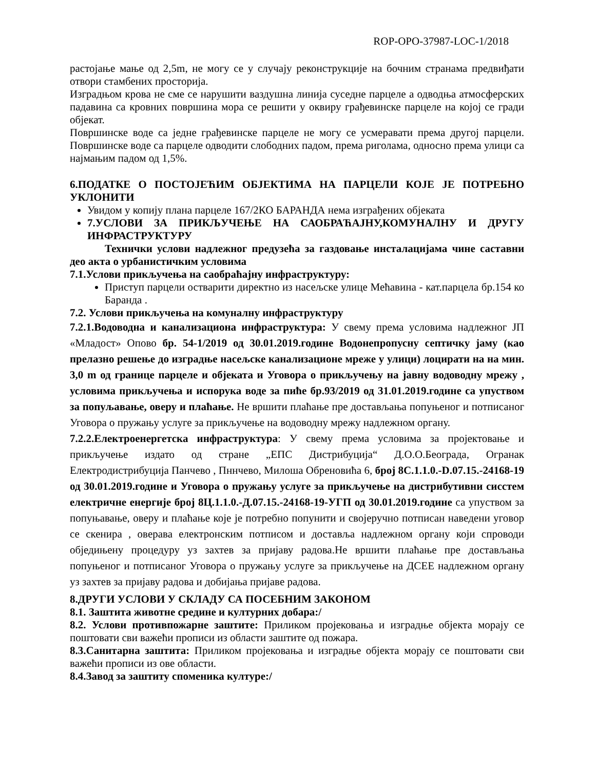ROP-OPO-37987-LOC-1/2018
растојање мање од 2,5m, не могу се у случају реконструкције на бочним странама предвиђати отвори стамбених просторија.
Изградњом крова не сме се нарушити ваздушна линија суседне парцеле а одводња атмосферских падавина са кровних површина мора се решити у оквиру грађевинске парцеле на којој се гради објекат.
Површинске воде са једне грађевинске парцеле не могу се усмеравати према другој парцели. Површинске воде са парцеле одводити слободних падом, према риголама, односно према улици са најмањим падом од 1,5%.
6.ПОДАТКЕ О ПОСТОЈЕЋИМ ОБЈЕКТИМА НА ПАРЦЕЛИ КОЈЕ ЈЕ ПОТРЕБНО УКЛОНИТИ
Увидом у копију плана парцеле 167/2КО БАРАНДА нема изграђених објеката
7.УСЛОВИ ЗА ПРИКЉУЧЕЊЕ НА САОБРАЋАЈНУ,КОМУНАЛНУ И ДРУГУ ИНФРАСТРУКТУРУ
Технички услови надлежног предузећа за газдовање инсталацијама чине саставни део акта о урбанистичким условима
7.1.Услови прикључења на саобраћајну инфраструктуру:
Приступ парцели остварити директно из насељске улице Мећавина - кат.парцела бр.154 ко Баранда .
7.2. Услови прикључења на комуналну инфраструктуру
7.2.1.Водоводна и канализациона инфраструктура: У свему према условима надлежног ЈП «Младост» Опово бр. 54-1/2019 од 30.01.2019.године Водонепропусну септичку јаму (као прелазно решење до изградње насељске канализационе мреже у улици) лоцирати на на мин. 3,0 m од границе парцеле и објеката и Уговора о прикључењу на јавну водоводну мрежу , условима прикључења и испорука воде за пиће бр.93/2019 од 31.01.2019.године са упуством за попуљавање, оверу и плаћање. Не вршити плаћање пре достављања попуњеног и потписаног Уговора о пружању услуге за прикључење на водоводну мрежу надлежном органу.
7.2.2.Електроенергетска инфраструктура: У свему према условима за пројектовање и прикључење издато од стране „ЕПС Дистрибуција“ Д.О.О.Београда, Огранак Електродистрибуција Панчево , Пннчево, Милоша Обреновића 6, број 8С.1.1.0.-D.07.15.-24168-19 од 30.01.2019.године и Уговора о пружању услуге за прикључење на дистрибутивни сисстем електричне енергије број 8Ц.1.1.0.-Д.07.15.-24168-19-УГП од 30.01.2019.године са упуством за попуњавање, оверу и плаћање које је потребно попунити и својеручно потписан наведени уговор се скенира , оверава електронским потписом и доставља надлежном органу који спроводи обједињену процедуру уз захтев за пријаву радова.Не вршити плаћање пре достављања попуњеног и потписаног Уговора о пружању услуге за прикључење на ДСЕЕ надлежном органу уз захтев за пријаву радова и добијања пријаве радова.
8.ДРУГИ УСЛОВИ У СКЛАДУ СА ПОСЕБНИМ ЗАКОНОМ
8.1. Заштита животне средине и културних добара:/
8.2. Услови противпожарне заштите: Приликом пројековања и изградње објекта морају се поштовати сви важећи прописи из области заштите од пожара.
8.3.Санитарна заштита: Приликом пројековања и изградње објекта морају се поштовати сви важећи прописи из ове области.
8.4.Завод за заштиту споменика културе:/